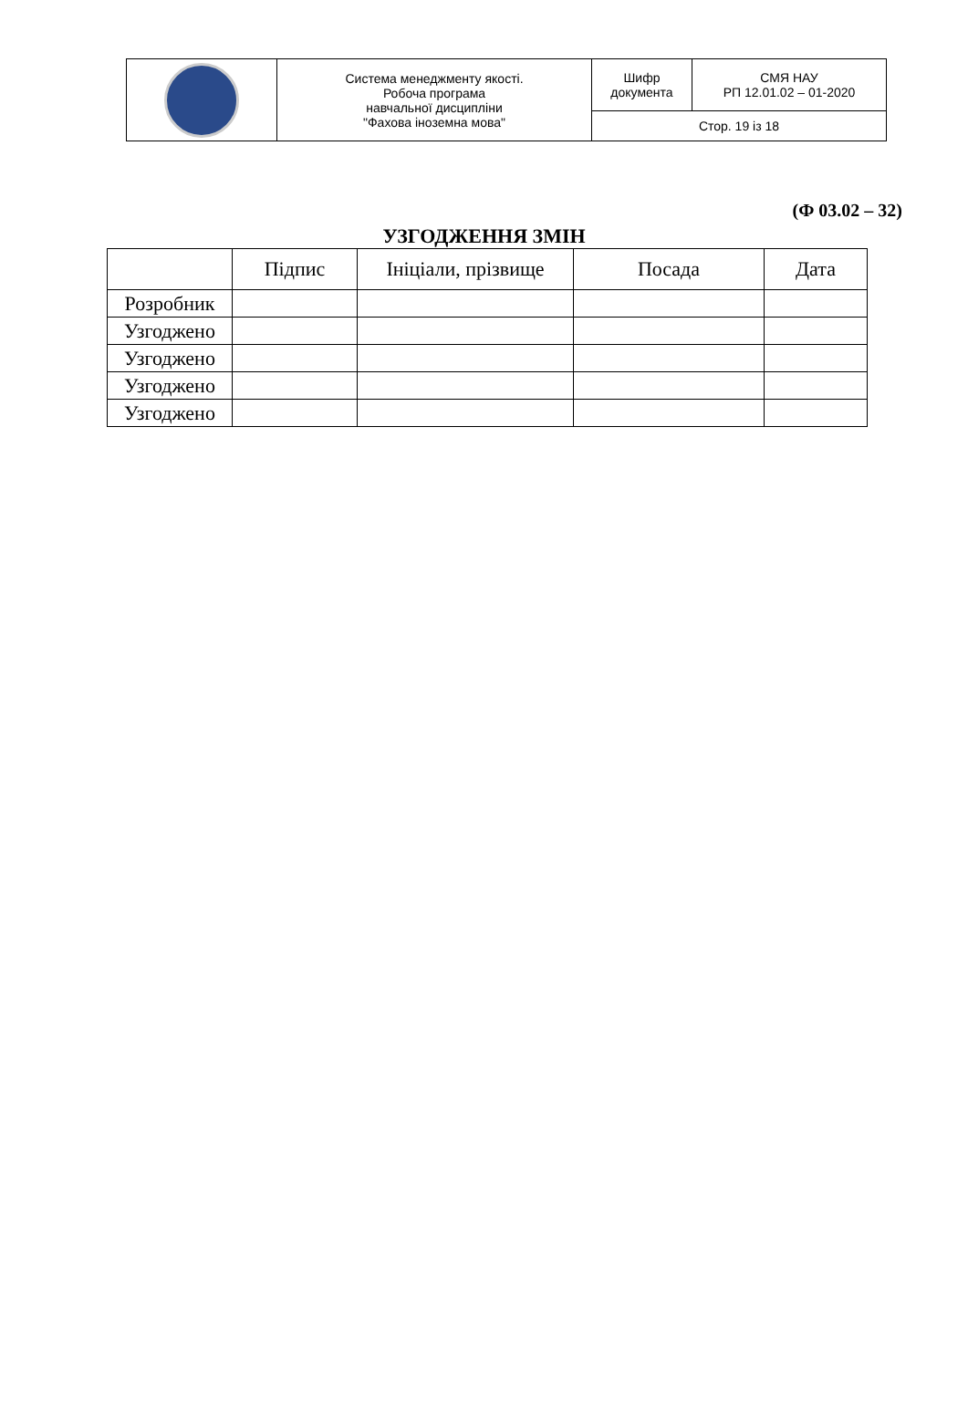| | Система менеджменту якості. Робоча програма навчальної дисципліни "Фахова іноземна мова" | Шифр документа | СМЯ НАУ РП 12.01.02 – 01-2020 |
| | | Стор. 19 із 18 | |
(Ф 03.02 – 32)
УЗГОДЖЕННЯ ЗМІН
| | Підпис | Ініціали, прізвище | Посада | Дата |
| --- | --- | --- | --- | --- |
| Розробник | | | | |
| Узгоджено | | | | |
| Узгоджено | | | | |
| Узгоджено | | | | |
| Узгоджено | | | | |